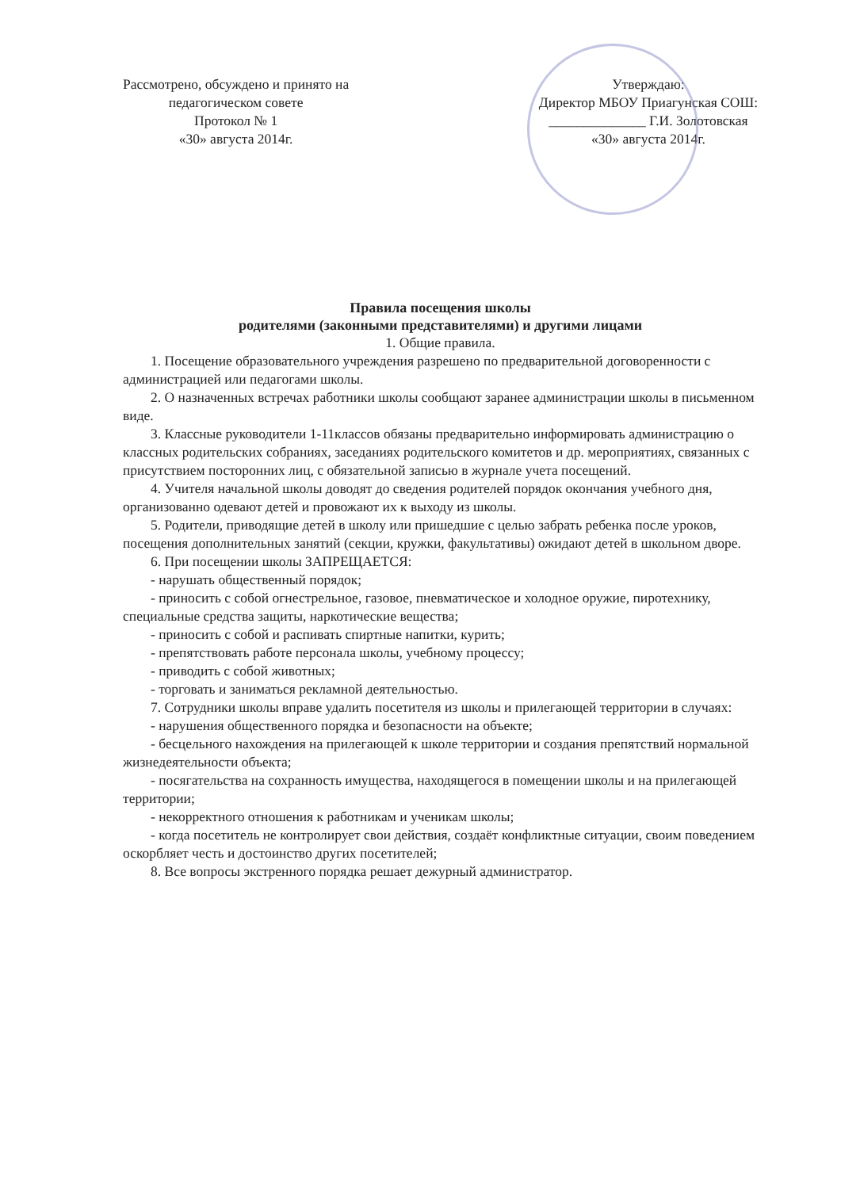Рассмотрено, обсуждено и принято на
педагогическом совете
Протокол № 1
«30» августа 2014г.
Утверждаю:
Директор МБОУ Приагунская СОШ:
______________ Г.И. Золотовская
«30» августа 2014г.
Правила посещения школы
родителями (законными представителями) и другими лицами
1. Общие правила.
1. Посещение образовательного учреждения разрешено по предварительной договоренности с администрацией или педагогами школы.
2. О назначенных встречах работники школы сообщают заранее администрации школы в письменном виде.
3. Классные руководители 1-11классов обязаны предварительно информировать администрацию о классных родительских собраниях, заседаниях родительского комитетов и др. мероприятиях, связанных с присутствием посторонних лиц, с обязательной записью в журнале учета посещений.
4. Учителя начальной школы доводят до сведения родителей порядок окончания учебного дня, организованно одевают детей и провожают их к выходу из школы.
5. Родители, приводящие детей в школу или пришедшие с целью забрать ребенка после уроков, посещения дополнительных занятий (секции, кружки, факультативы) ожидают детей в школьном дворе.
6. При посещении школы ЗАПРЕЩАЕТСЯ:
- нарушать общественный порядок;
- приносить с собой огнестрельное, газовое, пневматическое и холодное оружие, пиротехнику, специальные средства защиты, наркотические вещества;
- приносить с собой и распивать спиртные напитки, курить;
- препятствовать работе персонала школы, учебному процессу;
- приводить с собой животных;
- торговать и заниматься рекламной деятельностью.
7. Сотрудники школы вправе удалить посетителя из школы и прилегающей территории в случаях:
- нарушения общественного порядка и безопасности на объекте;
- бесцельного нахождения на прилегающей к школе территории и создания препятствий нормальной жизнедеятельности объекта;
- посягательства на сохранность имущества, находящегося в помещении школы и на прилегающей территории;
- некорректного отношения к работникам и ученикам школы;
- когда посетитель не контролирует свои действия, создаёт конфликтные ситуации, своим поведением оскорбляет честь и достоинство других посетителей;
8. Все вопросы экстренного порядка решает дежурный администратор.